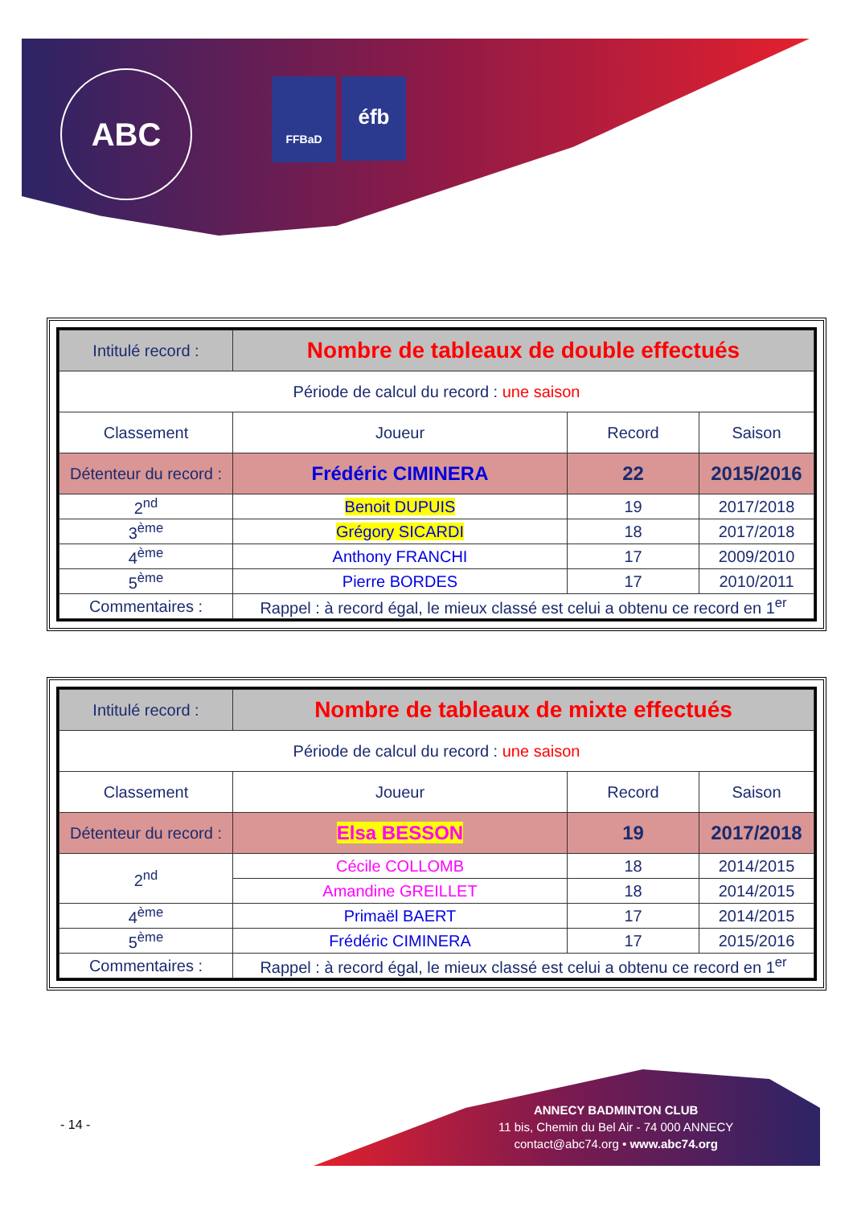ABC FFBaD éfb
| Intitulé record : | Nombre de tableaux de double effectués | | |
| Période de calcul du record : une saison | | | |
| Classement | Joueur | Record | Saison |
| Détenteur du record : | Frédéric CIMINERA | 22 | 2015/2016 |
| 2<sup>nd</sup> | Benoit DUPUIS | 19 | 2017/2018 |
| 3<sup>ème</sup> | Grégory SICARDI | 18 | 2017/2018 |
| 4<sup>ème</sup> | Anthony FRANCHI | 17 | 2009/2010 |
| 5<sup>ème</sup> | Pierre BORDES | 17 | 2010/2011 |
| Commentaires : | Rappel : à record égal, le mieux classé est celui a obtenu ce record en 1<sup>er</sup> | | |
| Intitulé record : | Nombre de tableaux de mixte effectués | | |
| Période de calcul du record : une saison | | | |
| Classement | Joueur | Record | Saison |
| Détenteur du record : | Elsa BESSON | 19 | 2017/2018 |
| 2<sup>nd</sup> | Cécile COLLOMB | 18 | 2014/2015 |
| | Amandine GREILLET | 18 | 2014/2015 |
| 4<sup>ème</sup> | Primaël BAERT | 17 | 2014/2015 |
| 5<sup>ème</sup> | Frédéric CIMINERA | 17 | 2015/2016 |
| Commentaires : | Rappel : à record égal, le mieux classé est celui a obtenu ce record en 1<sup>er</sup> | | |
- 14 -
ANNECY BADMINTON CLUB
11 bis, Chemin du Bel Air - 74 000 ANNECY
contact@abc74.org • www.abc74.org